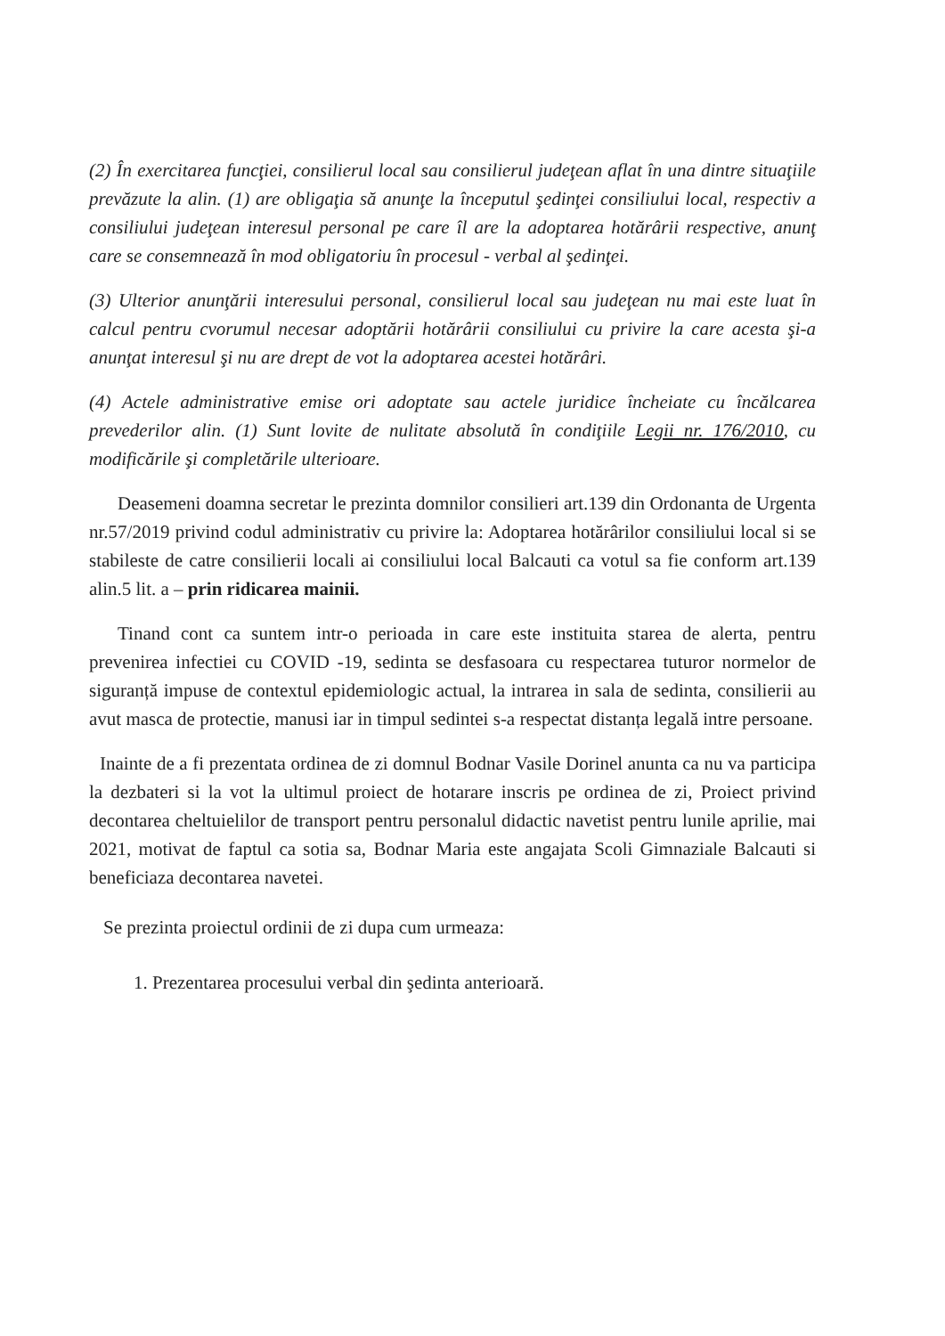(2) În exercitarea funcţiei, consilierul local sau consilierul judeţean aflat în una dintre situaţiile prevăzute la alin. (1) are obligaţia să anunţe la începutul şedinţei consiliului local, respectiv a consiliului judeţean interesul personal pe care îl are la adoptarea hotărârii respective, anunţ care se consemnează în mod obligatoriu în procesul - verbal al şedinţei.
(3) Ulterior anunţării interesului personal, consilierul local sau judeţean nu mai este luat în calcul pentru cvorumul necesar adoptării hotărârii consiliului cu privire la care acesta şi-a anunţat interesul şi nu are drept de vot la adoptarea acestei hotărâri.
(4) Actele administrative emise ori adoptate sau actele juridice încheiate cu încălcarea prevederilor alin. (1) Sunt lovite de nulitate absolută în condiţiile Legii nr. 176/2010, cu modificările şi completările ulterioare.
Deasemeni doamna secretar le prezinta domnilor consilieri art.139 din Ordonanta de Urgenta nr.57/2019 privind codul administrativ cu privire la: Adoptarea hotărârilor consiliului local si se stabileste de catre consilierii locali ai consiliului local Balcauti ca votul sa fie conform art.139 alin.5 lit. a – prin ridicarea mainii.
Tinand cont ca suntem intr-o perioada in care este instituita starea de alerta, pentru prevenirea infectiei cu COVID -19, sedinta se desfasoara cu respectarea tuturor normelor de siguranță impuse de contextul epidemiologic actual, la intrarea in sala de sedinta, consilierii au avut masca de protectie, manusi iar in timpul sedintei s-a respectat distanța legală intre persoane.
Inainte de a fi prezentata ordinea de zi domnul Bodnar Vasile Dorinel anunta ca nu va participa la dezbateri si la vot la ultimul proiect de hotarare inscris pe ordinea de zi, Proiect privind decontarea cheltuielilor de transport pentru personalul didactic navetist pentru lunile aprilie, mai 2021, motivat de faptul ca sotia sa, Bodnar Maria este angajata Scoli Gimnaziale Balcauti si beneficiaza decontarea navetei.
Se prezinta proiectul ordinii de zi dupa cum urmeaza:
1. Prezentarea procesului verbal din şedinta anterioară.